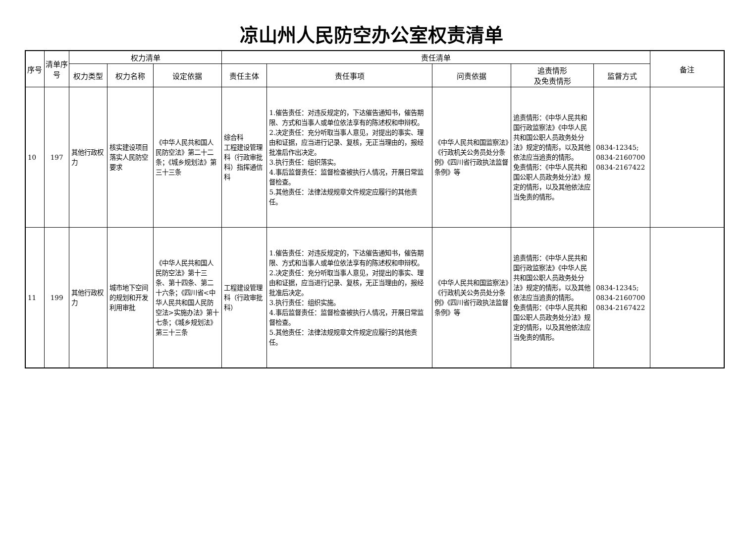凉山州人民防空办公室权责清单
| 序号 | 清单序号 | 权力清单 | | | 责任清单 | | | | | 备注 |
| --- | --- | --- | --- | --- | --- | --- | --- | --- | --- | --- |
| | | 权力类型 | 权力名称 | 设定依据 | 责任主体 | 责任事项 | 问责依据 | 追责情形 及免责情形 | 监督方式 | |
| 10 | 197 | 其他行政权力 | 核实建设项目落实人民防空要求 | 《中华人民共和国人民防空法》第二十二条；《城乡规划法》第三十三条 | 综合科 工程建设管理科（行政审批科）指挥通信科 | 1.催告责任：对违反规定的，下达催告通知书，催告期限、方式和当事人或单位依法享有的陈述权和申辩权。 2.决定责任：充分听取当事人意见，对提出的事实、理由和证据，应当进行记录、复核，无正当理由的，报经批准后作出决定。 3.执行责任：组织落实。 4.事后监督责任：监督检查被执行人情况，开展日常监督检查。 5.其他责任：法律法规规章文件规定应履行的其他责任。 | 《中华人民共和国监察法》《行政机关公务员处分条例》《四川省行政执法监督条例》等 | 追责情形：《中华人民共和国行政监察法》《中华人民共和国公职人员政务处分法》规定的情形，以及其他依法应当追责的情形。 免责情形：《中华人民共和国公职人员政务处分法》规定的情形，以及其他依法应当免责的情形。 | 0834-12345; 0834-2160700 0834-2167422 | |
| 11 | 199 | 其他行政权力 | 城市地下空间的规划和开发利用审批 | 《中华人民共和国人民防空法》第十三条、第十四条、第二十六条；《四川省<中华人民共和国人民防空法>实施办法》第十七条；《城乡规划法》第三十三条 | 工程建设管理科（行政审批科） | 1.催告责任：对违反规定的，下达催告通知书，催告期限、方式和当事人或单位依法享有的陈述权和申辩权。 2.决定责任：充分听取当事人意见，对提出的事实、理由和证据，应当进行记录、复核，无正当理由的，报经批准后决定。 3.执行责任：组织实施。 4.事后监督责任：监督检查被执行人情况，开展日常监督检查。 5.其他责任：法律法规规章文件规定应履行的其他责任。 | 《中华人民共和国监察法》《行政机关公务员处分条例》《四川省行政执法监督条例》等 | 追责情形：《中华人民共和国行政监察法》《中华人民共和国公职人员政务处分法》规定的情形，以及其他依法应当追责的情形。 免责情形：《中华人民共和国公职人员政务处分法》规定的情形，以及其他依法应当免责的情形。 | 0834-12345; 0834-2160700 0834-2167422 | |